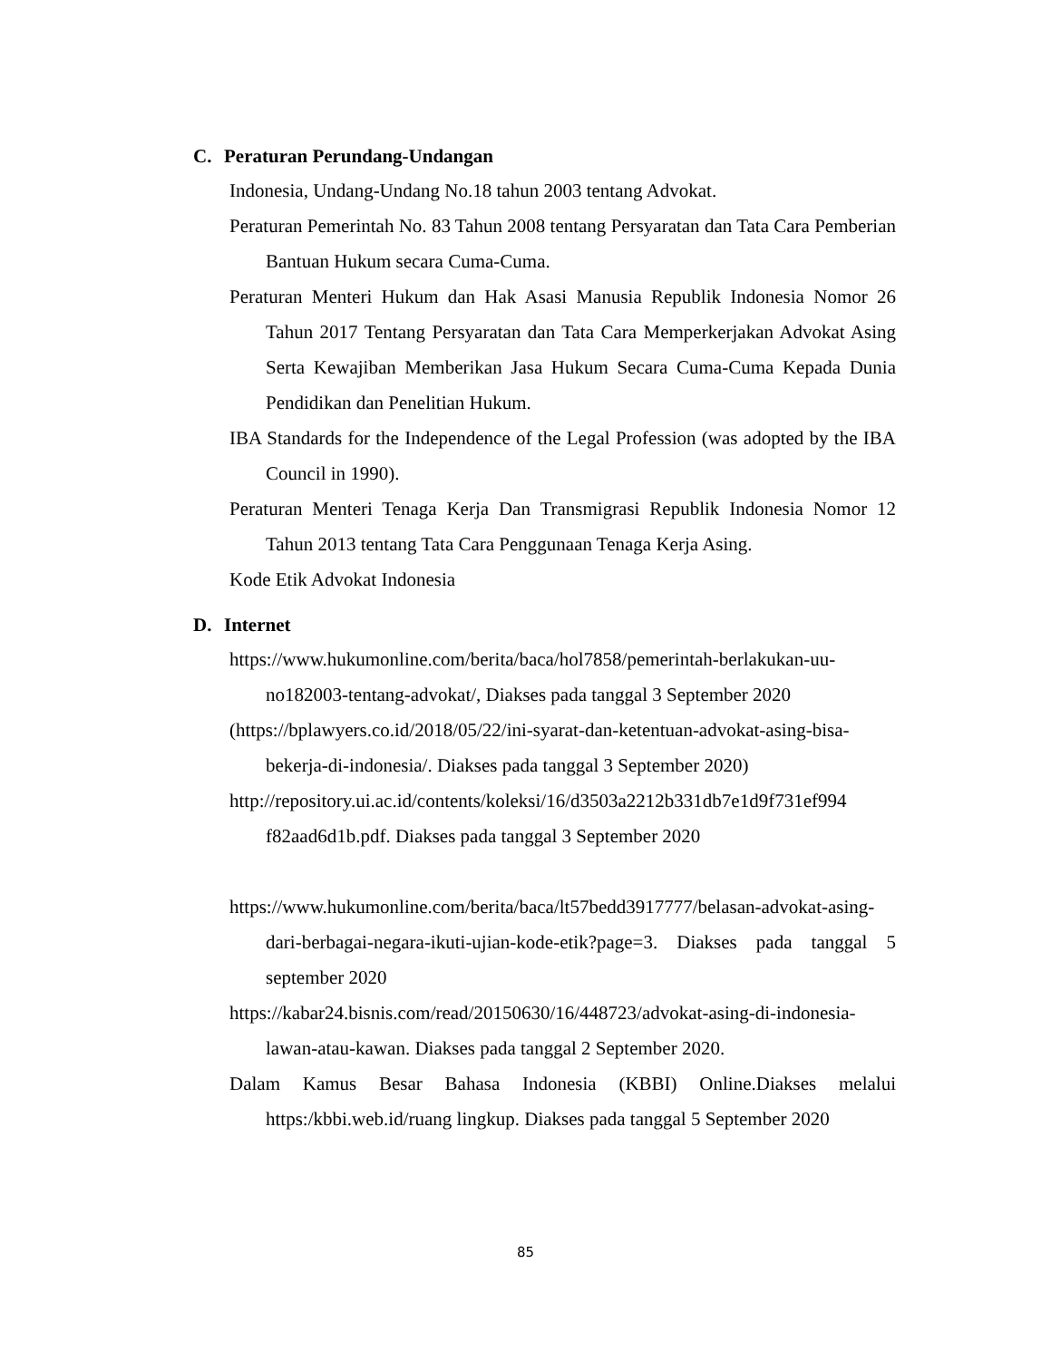C. Peraturan Perundang-Undangan
Indonesia, Undang-Undang No.18 tahun 2003 tentang Advokat.
Peraturan Pemerintah No. 83 Tahun 2008 tentang Persyaratan dan Tata Cara Pemberian Bantuan Hukum secara Cuma-Cuma.
Peraturan Menteri Hukum dan Hak Asasi Manusia Republik Indonesia Nomor 26 Tahun 2017 Tentang Persyaratan dan Tata Cara Memperkerjakan Advokat Asing Serta Kewajiban Memberikan Jasa Hukum Secara Cuma-Cuma Kepada Dunia Pendidikan dan Penelitian Hukum.
IBA Standards for the Independence of the Legal Profession (was adopted by the IBA Council in 1990).
Peraturan Menteri Tenaga Kerja Dan Transmigrasi Republik Indonesia Nomor 12 Tahun 2013 tentang Tata Cara Penggunaan Tenaga Kerja Asing.
Kode Etik Advokat Indonesia
D. Internet
https://www.hukumonline.com/berita/baca/hol7858/pemerintah-berlakukan-uu-no182003-tentang-advokat/, Diakses pada tanggal 3 September 2020
(https://bplawyers.co.id/2018/05/22/ini-syarat-dan-ketentuan-advokat-asing-bisa-bekerja-di-indonesia/. Diakses pada tanggal 3 September 2020)
http://repository.ui.ac.id/contents/koleksi/16/d3503a2212b331db7e1d9f731ef994 f82aad6d1b.pdf. Diakses pada tanggal 3 September 2020
https://www.hukumonline.com/berita/baca/lt57bedd3917777/belasan-advokat-asing-dari-berbagai-negara-ikuti-ujian-kode-etik?page=3. Diakses pada tanggal 5 september 2020
https://kabar24.bisnis.com/read/20150630/16/448723/advokat-asing-di-indonesia-lawan-atau-kawan. Diakses pada tanggal 2 September 2020.
Dalam Kamus Besar Bahasa Indonesia (KBBI) Online.Diakses melalui https:/kbbi.web.id/ruang lingkup. Diakses pada tanggal 5 September 2020
85